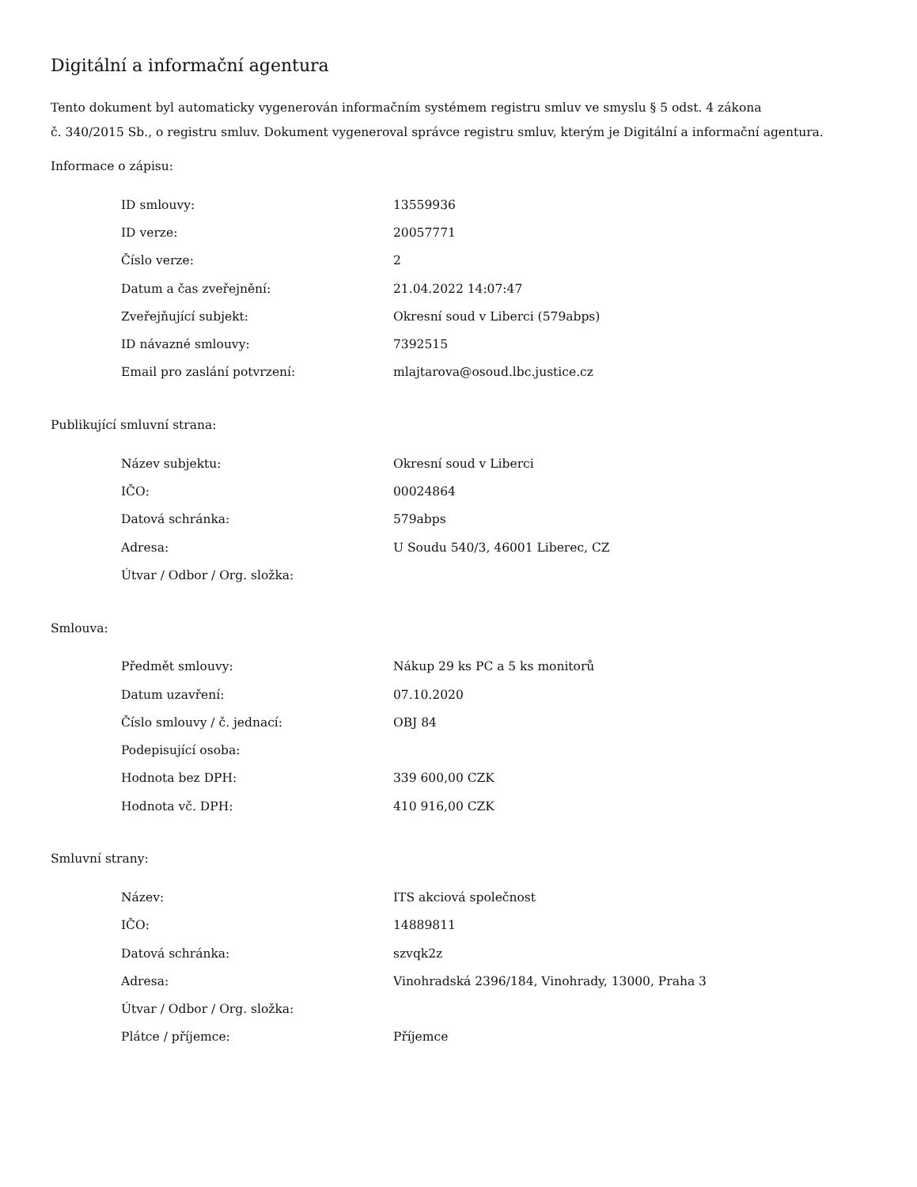Digitální a informační agentura
Tento dokument byl automaticky vygenerován informačním systémem registru smluv ve smyslu § 5 odst. 4 zákona
č. 340/2015 Sb., o registru smluv. Dokument vygeneroval správce registru smluv, kterým je Digitální a informační agentura.
Informace o zápisu:
| ID smlouvy: | 13559936 |
| ID verze: | 20057771 |
| Číslo verze: | 2 |
| Datum a čas zveřejnění: | 21.04.2022 14:07:47 |
| Zveřejňující subjekt: | Okresní soud v Liberci (579abps) |
| ID návazné smlouvy: | 7392515 |
| Email pro zaslání potvrzení: | mlajtarova@osoud.lbc.justice.cz |
Publikující smluvní strana:
| Název subjektu: | Okresní soud v Liberci |
| IČO: | 00024864 |
| Datová schránka: | 579abps |
| Adresa: | U Soudu 540/3, 46001 Liberec, CZ |
| Útvar / Odbor / Org. složka: | |
Smlouva:
| Předmět smlouvy: | Nákup 29 ks PC a 5 ks monitorů |
| Datum uzavření: | 07.10.2020 |
| Číslo smlouvy / č. jednací: | OBJ 84 |
| Podepisující osoba: | |
| Hodnota bez DPH: | 339 600,00 CZK |
| Hodnota vč. DPH: | 410 916,00 CZK |
Smluvní strany:
| Název: | ITS akciová společnost |
| IČO: | 14889811 |
| Datová schránka: | szvqk2z |
| Adresa: | Vinohradská 2396/184, Vinohrady, 13000, Praha 3 |
| Útvar / Odbor / Org. složka: | |
| Plátce / příjemce: | Příjemce |